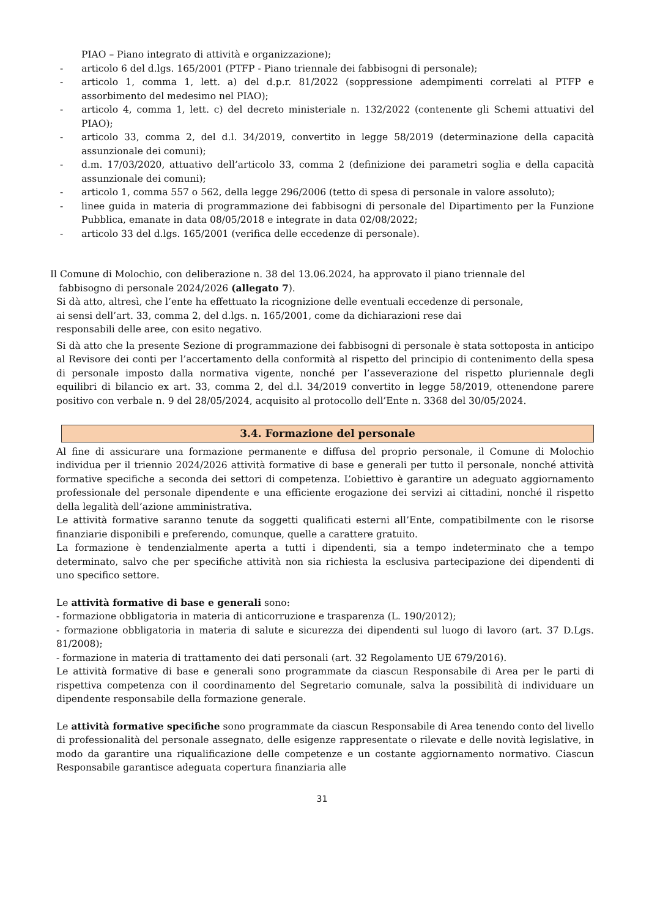PIAO – Piano integrato di attività e organizzazione);
- articolo 6 del d.lgs. 165/2001 (PTFP - Piano triennale dei fabbisogni di personale);
- articolo 1, comma 1, lett. a) del d.p.r. 81/2022 (soppressione adempimenti correlati al PTFP e assorbimento del medesimo nel PIAO);
- articolo 4, comma 1, lett. c) del decreto ministeriale n. 132/2022 (contenente gli Schemi attuativi del PIAO);
- articolo 33, comma 2, del d.l. 34/2019, convertito in legge 58/2019 (determinazione della capacità assunzionale dei comuni);
- d.m. 17/03/2020, attuativo dell’articolo 33, comma 2 (definizione dei parametri soglia e della capacità assunzionale dei comuni);
- articolo 1, comma 557 o 562, della legge 296/2006 (tetto di spesa di personale in valore assoluto);
- linee guida in materia di programmazione dei fabbisogni di personale del Dipartimento per la Funzione Pubblica, emanate in data 08/05/2018 e integrate in data 02/08/2022;
- articolo 33 del d.lgs. 165/2001 (verifica delle eccedenze di personale).
Il Comune di Molochio, con deliberazione n. 38 del 13.06.2024, ha approvato il piano triennale del
fabbisogno di personale 2024/2026 (allegato 7).
Si dà atto, altresì, che l’ente ha effettuato la ricognizione delle eventuali eccedenze di personale,
ai sensi dell’art. 33, comma 2, del d.lgs. n. 165/2001, come da dichiarazioni rese dai
responsabili delle aree, con esito negativo.
Si dà atto che la presente Sezione di programmazione dei fabbisogni di personale è stata sottoposta in anticipo al Revisore dei conti per l’accertamento della conformità al rispetto del principio di contenimento della spesa di personale imposto dalla normativa vigente, nonché per l’asseverazione del rispetto pluriennale degli equilibri di bilancio ex art. 33, comma 2, del d.l. 34/2019 convertito in legge 58/2019, ottenendone parere positivo con verbale n. 9 del 28/05/2024, acquisito al protocollo dell’Ente n. 3368 del 30/05/2024.
3.4. Formazione del personale
Al fine di assicurare una formazione permanente e diffusa del proprio personale, il Comune di Molochio individua per il triennio 2024/2026 attività formative di base e generali per tutto il personale, nonché attività formative specifiche a seconda dei settori di competenza. L’obiettivo è garantire un adeguato aggiornamento professionale del personale dipendente e una efficiente erogazione dei servizi ai cittadini, nonché il rispetto della legalità dell’azione amministrativa.
Le attività formative saranno tenute da soggetti qualificati esterni all’Ente, compatibilmente con le risorse finanziarie disponibili e preferendo, comunque, quelle a carattere gratuito.
La formazione è tendenzialmente aperta a tutti i dipendenti, sia a tempo indeterminato che a tempo determinato, salvo che per specifiche attività non sia richiesta la esclusiva partecipazione dei dipendenti di uno specifico settore.
Le attività formative di base e generali sono:
- formazione obbligatoria in materia di anticorruzione e trasparenza (L. 190/2012);
- formazione obbligatoria in materia di salute e sicurezza dei dipendenti sul luogo di lavoro (art. 37 D.Lgs. 81/2008);
- formazione in materia di trattamento dei dati personali (art. 32 Regolamento UE 679/2016).
Le attività formative di base e generali sono programmate da ciascun Responsabile di Area per le parti di rispettiva competenza con il coordinamento del Segretario comunale, salva la possibilità di individuare un dipendente responsabile della formazione generale.
Le attività formative specifiche sono programmate da ciascun Responsabile di Area tenendo conto del livello di professionalità del personale assegnato, delle esigenze rappresentate o rilevate e delle novità legislative, in modo da garantire una riqualificazione delle competenze e un costante aggiornamento normativo. Ciascun Responsabile garantisce adeguata copertura finanziaria alle
31